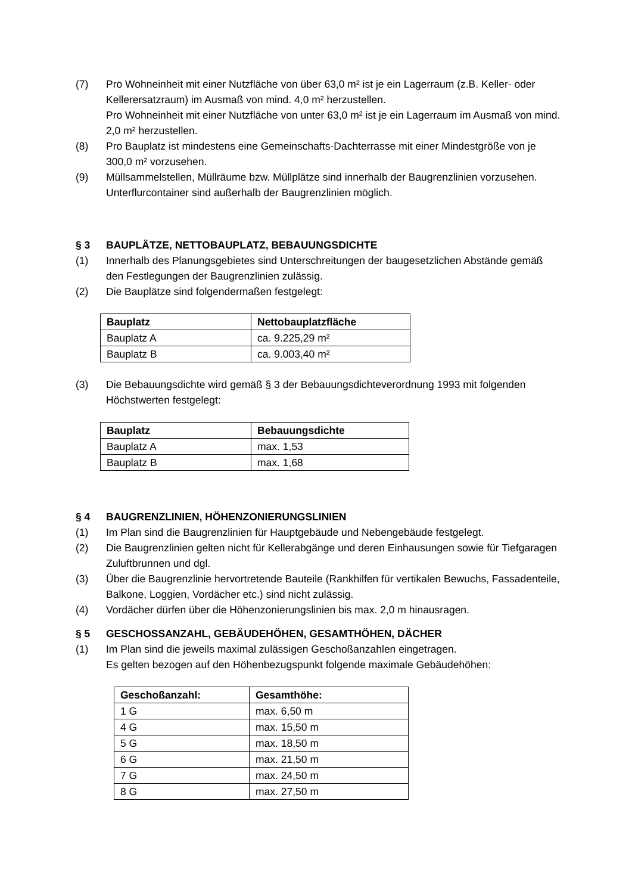(7) Pro Wohneinheit mit einer Nutzfläche von über 63,0 m² ist je ein Lagerraum (z.B. Keller- oder Kellerersatzraum) im Ausmaß von mind. 4,0 m² herzustellen.
Pro Wohneinheit mit einer Nutzfläche von unter 63,0 m² ist je ein Lagerraum im Ausmaß von mind. 2,0 m² herzustellen.
(8) Pro Bauplatz ist mindestens eine Gemeinschafts-Dachterrasse mit einer Mindestgröße von je 300,0 m² vorzusehen.
(9) Müllsammelstellen, Müllräume bzw. Müllplätze sind innerhalb der Baugrenzlinien vorzusehen. Unterflurcontainer sind außerhalb der Baugrenzlinien möglich.
§ 3 BAUPLÄTZE, NETTOBAUPLATZ, BEBAUUNGSDICHTE
(1) Innerhalb des Planungsgebietes sind Unterschreitungen der baugesetzlichen Abstände gemäß den Festlegungen der Baugrenzlinien zulässig.
(2) Die Bauplätze sind folgendermaßen festgelegt:
| Bauplatz | Nettobauplatzfläche |
| --- | --- |
| Bauplatz A | ca. 9.225,29 m² |
| Bauplatz B | ca. 9.003,40 m² |
(3) Die Bebauungsdichte wird gemäß § 3 der Bebauungsdichteverordnung 1993 mit folgenden Höchstwerten festgelegt:
| Bauplatz | Bebauungsdichte |
| --- | --- |
| Bauplatz A | max. 1,53 |
| Bauplatz B | max. 1,68 |
§ 4 BAUGRENZLINIEN, HÖHENZONIERUNGSLINIEN
(1) Im Plan sind die Baugrenzlinien für Hauptgebäude und Nebengebäude festgelegt.
(2) Die Baugrenzlinien gelten nicht für Kellerabgänge und deren Einhausungen sowie für Tiefgaragen Zuluftbrunnen und dgl.
(3) Über die Baugrenzlinie hervortretende Bauteile (Rankhilfen für vertikalen Bewuchs, Fassadenteile, Balkone, Loggien, Vordächer etc.) sind nicht zulässig.
(4) Vordächer dürfen über die Höhenzonierungslinien bis max. 2,0 m hinausragen.
§ 5 GESCHOSSANZAHL, GEBÄUDEHÖHEN, GESAMTHÖHEN, DÄCHER
(1) Im Plan sind die jeweils maximal zulässigen Geschoßanzahlen eingetragen.
Es gelten bezogen auf den Höhenbezugspunkt folgende maximale Gebäudehöhen:
| Geschoßanzahl: | Gesamthöhe: |
| --- | --- |
| 1 G | max. 6,50 m |
| 4 G | max. 15,50 m |
| 5 G | max. 18,50 m |
| 6 G | max. 21,50 m |
| 7 G | max. 24,50 m |
| 8 G | max. 27,50 m |